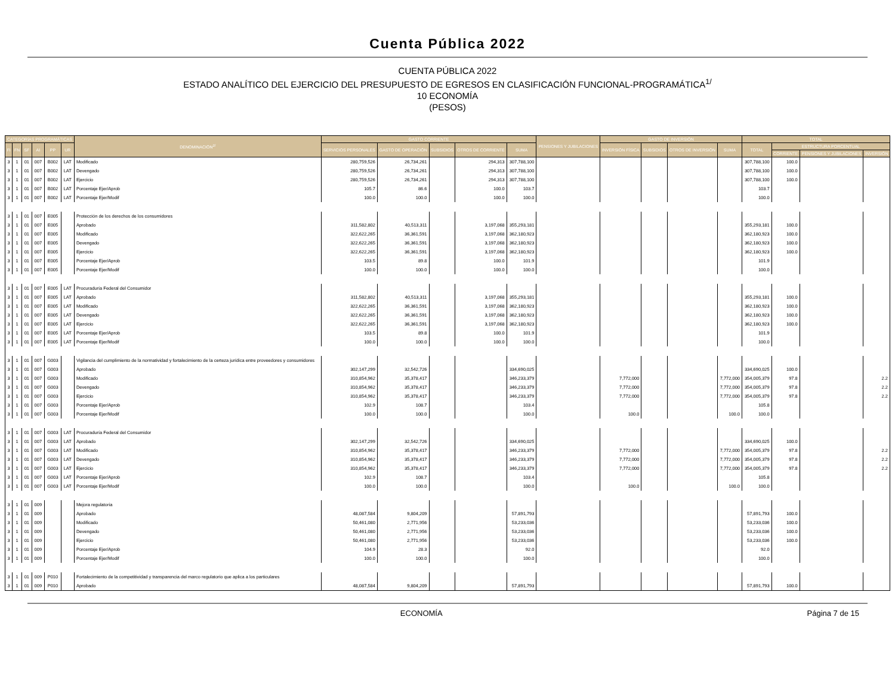Cuenta Pública 2022
CUENTA PÚBLICA 2022
ESTADO ANALÍTICO DEL EJERCICIO DEL PRESUPUESTO DE EGRESOS EN CLASIFICACIÓN FUNCIONAL-PROGRAMÁTICA<sup>1/</sup>
10 ECONOMÍA
(PESOS)
| CATEGORÍAS PROGRAMÁTICAS | | | | | | DENOMINACIÓN<sup>2/</sup> | GASTO CORRIENTE | | | | | PENSIONES Y JUBILACIONES | GASTO DE INVERSIÓN | | | | TOTAL | | | |
| --- | --- | --- | --- | --- | --- | --- | --- | --- | --- | --- | --- | --- | --- | --- | --- | --- | --- | --- | --- | --- |
| FI | FN | SF | AI | PP | UR | | SERVICIOS PERSONALES | GASTO DE OPERACIÓN | SUBSIDIOS | OTROS DE CORRIENTE | SUMA | | INVERSIÓN FÍSICA | SUBSIDIOS | OTROS DE INVERSIÓN | SUMA | TOTAL | ESTRUCTURA PORCENTUAL | | |
| | | | | | | | | | | | | | | | | | | CORRIENTE | PENSIONES Y JUBILACIONES | INVERSIÓN |
| 3 | 1 | 01 | 007 | B002 | LAT | Modificado | 280,759,526 | 26,734,261 | | 294,313 | 307,788,100 | | | | | | 307,788,100 | 100.0 | | |
| 3 | 1 | 01 | 007 | B002 | LAT | Devengado | 280,759,526 | 26,734,261 | | 294,313 | 307,788,100 | | | | | | 307,788,100 | 100.0 | | |
| 3 | 1 | 01 | 007 | B002 | LAT | Ejercicio | 280,759,526 | 26,734,261 | | 294,313 | 307,788,100 | | | | | | 307,788,100 | 100.0 | | |
| 3 | 1 | 01 | 007 | B002 | LAT | Porcentaje Ejer/Aprob | 105.7 | 86.6 | | 100.0 | 103.7 | | | | | | 103.7 | | | |
| 3 | 1 | 01 | 007 | B002 | LAT | Porcentaje Ejer/Modif | 100.0 | 100.0 | | 100.0 | 100.0 | | | | | | 100.0 | | | |
| 3 | 1 | 01 | 007 | E005 | | Protección de los derechos de los consumidores | | | | | | | | | | | | | | |
| 3 | 1 | 01 | 007 | E005 | | Aprobado | 311,582,802 | 40,513,311 | | 3,197,068 | 355,293,181 | | | | | | 355,293,181 | 100.0 | | |
| 3 | 1 | 01 | 007 | E005 | | Modificado | 322,622,265 | 36,361,591 | | 3,197,068 | 362,180,923 | | | | | | 362,180,923 | 100.0 | | |
| 3 | 1 | 01 | 007 | E005 | | Devengado | 322,622,265 | 36,361,591 | | 3,197,068 | 362,180,923 | | | | | | 362,180,923 | 100.0 | | |
| 3 | 1 | 01 | 007 | E005 | | Ejercicio | 322,622,265 | 36,361,591 | | 3,197,068 | 362,180,923 | | | | | | 362,180,923 | 100.0 | | |
| 3 | 1 | 01 | 007 | E005 | | Porcentaje Ejer/Aprob | 103.5 | 89.8 | | 100.0 | 101.9 | | | | | | 101.9 | | | |
| 3 | 1 | 01 | 007 | E005 | | Porcentaje Ejer/Modif | 100.0 | 100.0 | | 100.0 | 100.0 | | | | | | 100.0 | | | |
| 3 | 1 | 01 | 007 | E005 | LAT | Procuraduría Federal del Consumidor | | | | | | | | | | | | | | |
| 3 | 1 | 01 | 007 | E005 | LAT | Aprobado | 311,582,802 | 40,513,311 | | 3,197,068 | 355,293,181 | | | | | | 355,293,181 | 100.0 | | |
| 3 | 1 | 01 | 007 | E005 | LAT | Modificado | 322,622,265 | 36,361,591 | | 3,197,068 | 362,180,923 | | | | | | 362,180,923 | 100.0 | | |
| 3 | 1 | 01 | 007 | E005 | LAT | Devengado | 322,622,265 | 36,361,591 | | 3,197,068 | 362,180,923 | | | | | | 362,180,923 | 100.0 | | |
| 3 | 1 | 01 | 007 | E005 | LAT | Ejercicio | 322,622,265 | 36,361,591 | | 3,197,068 | 362,180,923 | | | | | | 362,180,923 | 100.0 | | |
| 3 | 1 | 01 | 007 | E005 | LAT | Porcentaje Ejer/Aprob | 103.5 | 89.8 | | 100.0 | 101.9 | | | | | | 101.9 | | | |
| 3 | 1 | 01 | 007 | E005 | LAT | Porcentaje Ejer/Modif | 100.0 | 100.0 | | 100.0 | 100.0 | | | | | | 100.0 | | | |
| 3 | 1 | 01 | 007 | G003 | | Vigilancia del cumplimiento de la normatividad y fortalecimiento de la certeza jurídica entre proveedores y consumidores | | | | | | | | | | | | | | |
| 3 | 1 | 01 | 007 | G003 | | Aprobado | 302,147,299 | 32,542,726 | | | 334,690,025 | | | | | | 334,690,025 | 100.0 | | |
| 3 | 1 | 01 | 007 | G003 | | Modificado | 310,854,962 | 35,378,417 | | | 346,233,379 | | 7,772,000 | | | 7,772,000 | 354,005,379 | 97.8 | | 2.2 |
| 3 | 1 | 01 | 007 | G003 | | Devengado | 310,854,962 | 35,378,417 | | | 346,233,379 | | 7,772,000 | | | 7,772,000 | 354,005,379 | 97.8 | | 2.2 |
| 3 | 1 | 01 | 007 | G003 | | Ejercicio | 310,854,962 | 35,378,417 | | | 346,233,379 | | 7,772,000 | | | 7,772,000 | 354,005,379 | 97.8 | | 2.2 |
| 3 | 1 | 01 | 007 | G003 | | Porcentaje Ejer/Aprob | 102.9 | 108.7 | | | 103.4 | | | | | | 105.8 | | | |
| 3 | 1 | 01 | 007 | G003 | | Porcentaje Ejer/Modif | 100.0 | 100.0 | | | 100.0 | | 100.0 | | | 100.0 | 100.0 | | | |
| 3 | 1 | 01 | 007 | G003 | LAT | Procuraduría Federal del Consumidor | | | | | | | | | | | | | | |
| 3 | 1 | 01 | 007 | G003 | LAT | Aprobado | 302,147,299 | 32,542,726 | | | 334,690,025 | | | | | | 334,690,025 | 100.0 | | |
| 3 | 1 | 01 | 007 | G003 | LAT | Modificado | 310,854,962 | 35,378,417 | | | 346,233,379 | | 7,772,000 | | | 7,772,000 | 354,005,379 | 97.8 | | 2.2 |
| 3 | 1 | 01 | 007 | G003 | LAT | Devengado | 310,854,962 | 35,378,417 | | | 346,233,379 | | 7,772,000 | | | 7,772,000 | 354,005,379 | 97.8 | | 2.2 |
| 3 | 1 | 01 | 007 | G003 | LAT | Ejercicio | 310,854,962 | 35,378,417 | | | 346,233,379 | | 7,772,000 | | | 7,772,000 | 354,005,379 | 97.8 | | 2.2 |
| 3 | 1 | 01 | 007 | G003 | LAT | Porcentaje Ejer/Aprob | 102.9 | 108.7 | | | 103.4 | | | | | | 105.8 | | | |
| 3 | 1 | 01 | 007 | G003 | LAT | Porcentaje Ejer/Modif | 100.0 | 100.0 | | | 100.0 | | 100.0 | | | 100.0 | 100.0 | | | |
| 3 | 1 | 01 | 009 | | | Mejora regulatoria | | | | | | | | | | | | | | |
| 3 | 1 | 01 | 009 | | | Aprobado | 48,087,584 | 9,804,209 | | | 57,891,793 | | | | | | 57,891,793 | 100.0 | | |
| 3 | 1 | 01 | 009 | | | Modificado | 50,461,080 | 2,771,956 | | | 53,233,036 | | | | | | 53,233,036 | 100.0 | | |
| 3 | 1 | 01 | 009 | | | Devengado | 50,461,080 | 2,771,956 | | | 53,233,036 | | | | | | 53,233,036 | 100.0 | | |
| 3 | 1 | 01 | 009 | | | Ejercicio | 50,461,080 | 2,771,956 | | | 53,233,036 | | | | | | 53,233,036 | 100.0 | | |
| 3 | 1 | 01 | 009 | | | Porcentaje Ejer/Aprob | 104.9 | 28.3 | | | 92.0 | | | | | | 92.0 | | | |
| 3 | 1 | 01 | 009 | | | Porcentaje Ejer/Modif | 100.0 | 100.0 | | | 100.0 | | | | | | 100.0 | | | |
| 3 | 1 | 01 | 009 | P010 | | Fortalecimiento de la competitividad y transparencia del marco regulatorio que aplica a los particulares | | | | | | | | | | | | | | |
| 3 | 1 | 01 | 009 | P010 | | Aprobado | 48,087,584 | 9,804,209 | | | 57,891,793 | | | | | | 57,891,793 | 100.0 | | |
ECONOMÍA Página 7 de 15